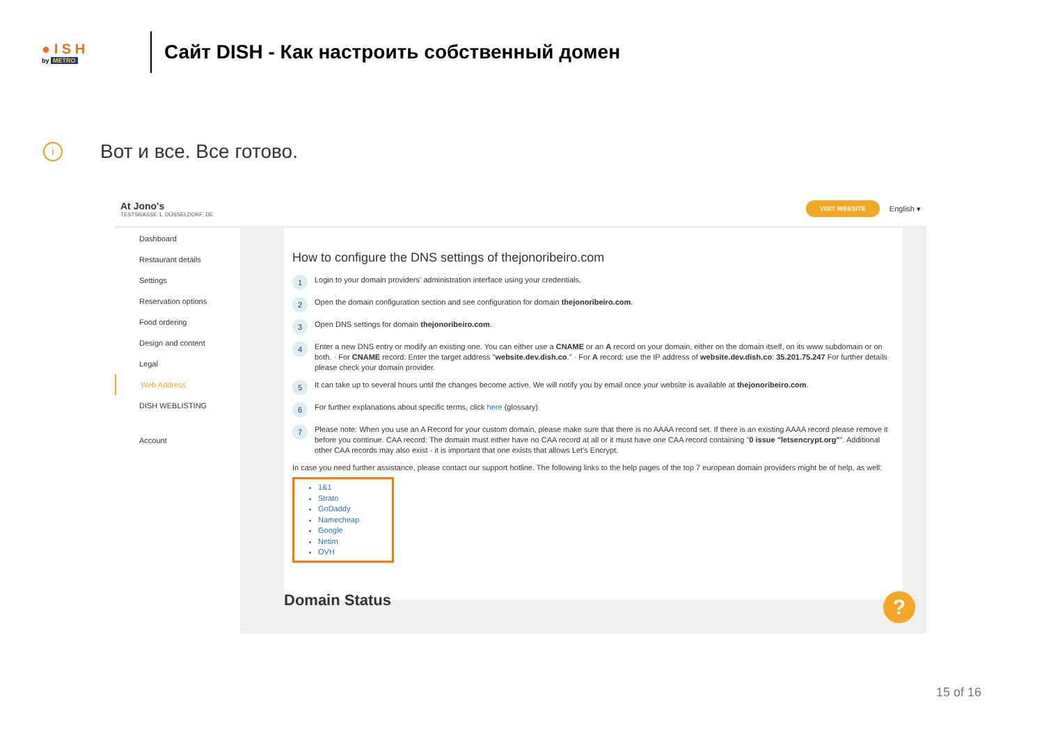● I S H
by METRO
Сайт DISH - Как настроить собственный домен
i
Вот и все. Все готово.
At Jono's
TESTSRASSE 1, DÜSSELDORF, DE
VISIT WEBSITE English ▾
Dashboard
Restaurant details
Settings
Reservation options
Food ordering
Design and content
Legal
Web Address
DISH WEBLISTING
Account
How to configure the DNS settings of thejonoribeiro.com
1 Login to your domain providers' administration interface using your credentials.
2 Open the domain configuration section and see configuration for domain thejonoribeiro.com.
3 Open DNS settings for domain thejonoribeiro.com.
4 Enter a new DNS entry or modify an existing one. You can either use a CNAME or an A record on your domain, either on the domain itself, on its www subdomain or on both. · For CNAME record: Enter the target address "website.dev.dish.co." · For A record: use the IP address of website.dev.dish.co: 35.201.75.247 For further details please check your domain provider.
5 It can take up to several hours until the changes become active. We will notify you by email once your website is available at thejonoribeiro.com.
6 For further explanations about specific terms, click here (glossary)
7 Please note: When you use an A Record for your custom domain, please make sure that there is no AAAA record set. If there is an existing AAAA record please remove it before you continue. CAA record: The domain must either have no CAA record at all or it must have one CAA record containing "0 issue "letsencrypt.org"". Additional other CAA records may also exist - it is important that one exists that allows Let's Encrypt.
In case you need further assistance, please contact our support hotline. The following links to the help pages of the top 7 european domain providers might be of help, as well:
1&1
Strato
GoDaddy
Namecheap
Google
Netim
OVH
Domain Status ?
15 of 16